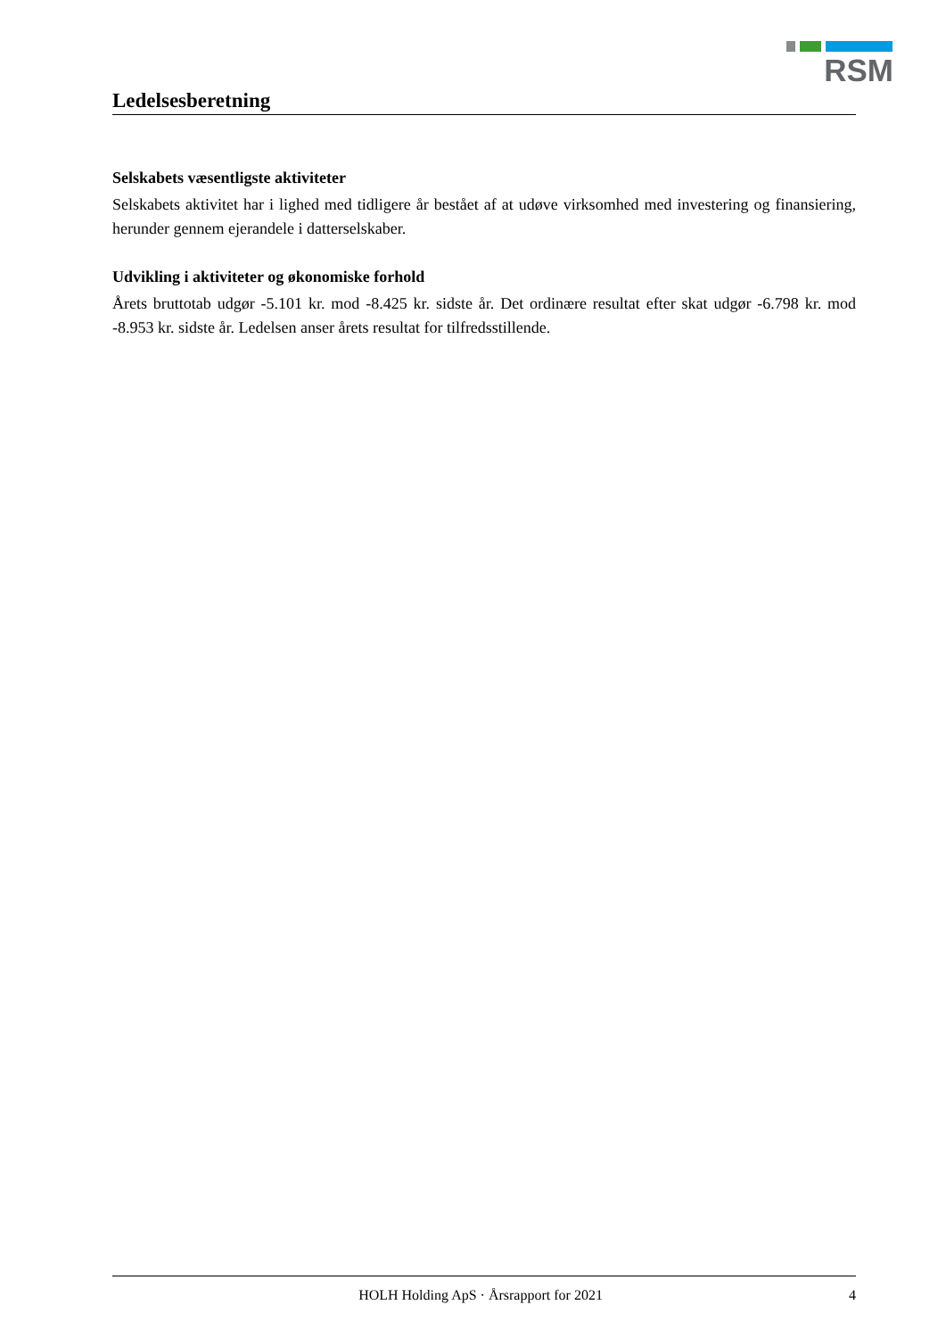RSM
Ledelsesberetning
Selskabets væsentligste aktiviteter
Selskabets aktivitet har i lighed med tidligere år bestået af at udøve virksomhed med investering og finansiering, herunder gennem ejerandele i datterselskaber.
Udvikling i aktiviteter og økonomiske forhold
Årets bruttotab udgør -5.101 kr. mod -8.425 kr. sidste år. Det ordinære resultat efter skat udgør -6.798 kr. mod -8.953 kr. sidste år. Ledelsen anser årets resultat for tilfredsstillende.
HOLH Holding ApS · Årsrapport for 2021 4